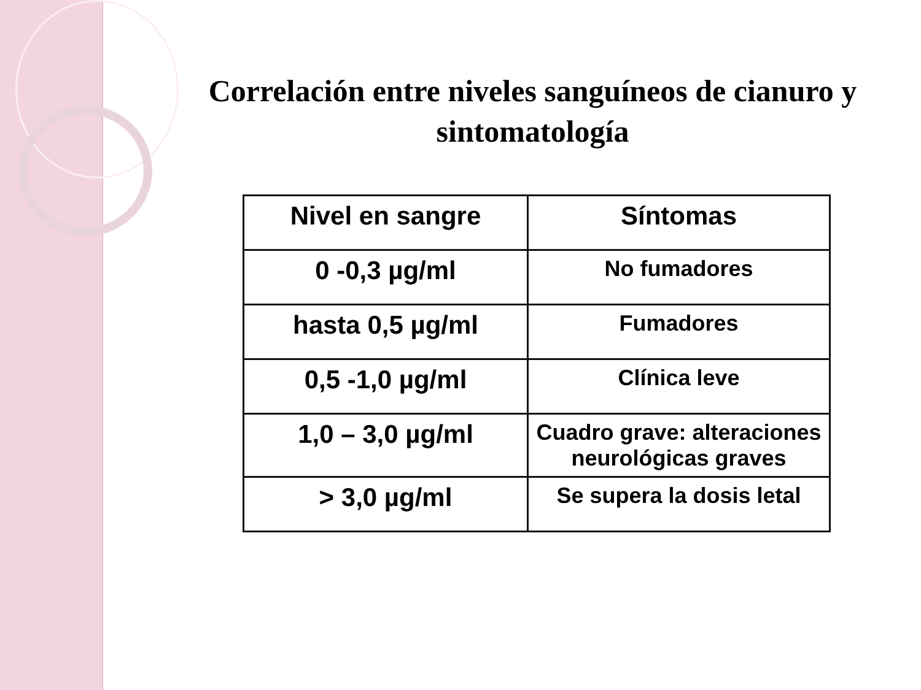Correlación entre niveles sanguíneos de cianuro y sintomatología
| Nivel en sangre | Síntomas |
| --- | --- |
| 0 -0,3 µg/ml | No fumadores |
| hasta 0,5 µg/ml | Fumadores |
| 0,5 -1,0 µg/ml | Clínica leve |
| 1,0 – 3,0 µg/ml | Cuadro grave: alteraciones neurológicas graves |
| > 3,0 µg/ml | Se supera la dosis letal |